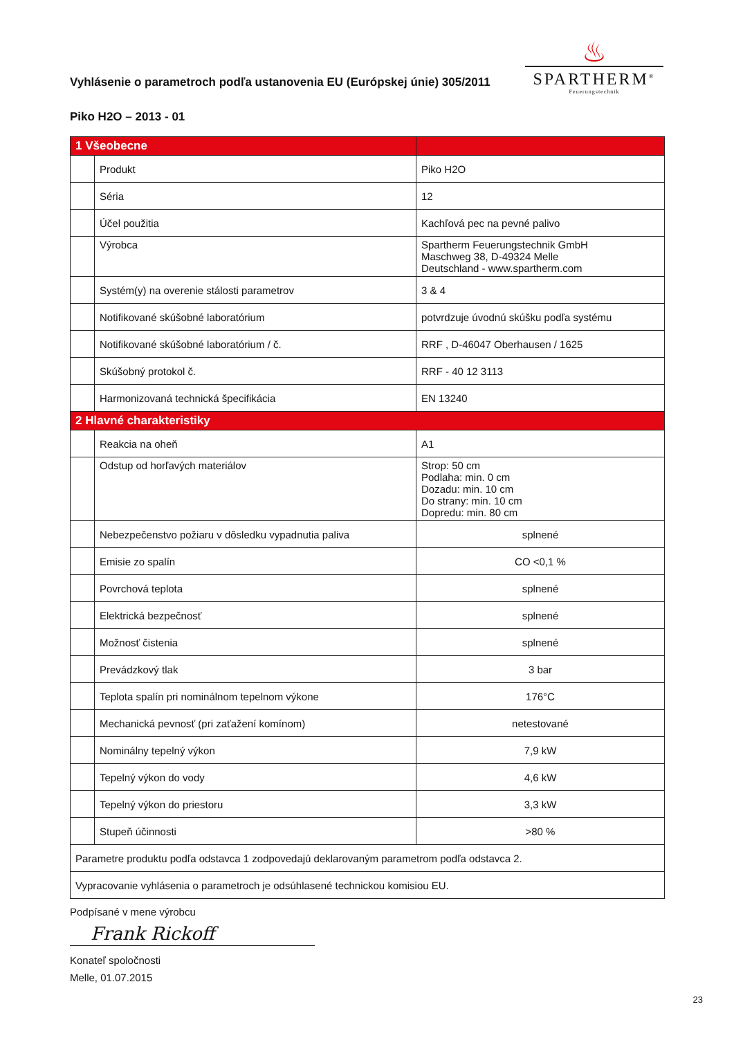Vyhlásenie o parametroch podľa ustanovenia EU (Európskej únie) 305/2011
♨
SPARTHERM<sup>®</sup>
Feuerungstechnik
Piko H2O – 2013 - 01
| 1 Všeobecne | | |
| | Produkt | Piko H2O |
| | Séria | 12 |
| | Účel použitia | Kachľová pec na pevné palivo |
| | Výrobca | Spartherm Feuerungstechnik GmbH Maschweg 38, D-49324 Melle Deutschland - www.spartherm.com |
| | Systém(y) na overenie stálosti parametrov | 3 & 4 |
| | Notifikované skúšobné laboratórium | potvrdzuje úvodnú skúšku podľa systému |
| | Notifikované skúšobné laboratórium / č. | RRF , D-46047 Oberhausen / 1625 |
| | Skúšobný protokol č. | RRF - 40 12 3113 |
| | Harmonizovaná technická špecifikácia | EN 13240 |
| 2 Hlavné charakteristiky | | |
| | Reakcia na oheň | A1 |
| | Odstup od horľavých materiálov | Strop: 50 cm Podlaha: min. 0 cm Dozadu: min. 10 cm Do strany: min. 10 cm Dopredu: min. 80 cm |
| | Nebezpečenstvo požiaru v dôsledku vypadnutia paliva | splnené |
| | Emisie zo spalín | CO <0,1 % |
| | Povrchová teplota | splnené |
| | Elektrická bezpečnosť | splnené |
| | Možnosť čistenia | splnené |
| | Prevádzkový tlak | 3 bar |
| | Teplota spalín pri nominálnom tepelnom výkone | 176°C |
| | Mechanická pevnosť (pri zaťažení komínom) | netestované |
| | Nominálny tepelný výkon | 7,9 kW |
| | Tepelný výkon do vody | 4,6 kW |
| | Tepelný výkon do priestoru | 3,3 kW |
| | Stupeň účinnosti | >80 % |
| Parametre produktu podľa odstavca 1 zodpovedajú deklarovaným parametrom podľa odstavca 2. | | |
| Vypracovanie vyhlásenia o parametroch je odsúhlasené technickou komisiou EU. | | |
Podpísané v mene výrobcu
Frank Rickoff
Konateľ spoločnosti
Melle, 01.07.2015
23